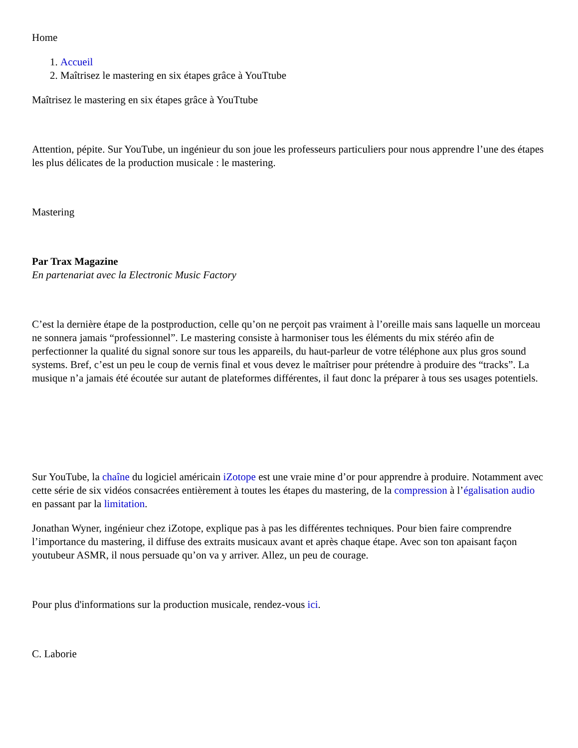Home
1. Accueil
2. Maîtrisez le mastering en six étapes grâce à YouTtube
Maîtrisez le mastering en six étapes grâce à YouTtube
Attention, pépite. Sur YouTube, un ingénieur du son joue les professeurs particuliers pour nous apprendre l’une des étapes les plus délicates de la production musicale : le mastering.
Mastering
Par Trax Magazine
En partenariat avec la Electronic Music Factory
C’est la dernière étape de la postproduction, celle qu’on ne perçoit pas vraiment à l’oreille mais sans laquelle un morceau ne sonnera jamais “professionnel”. Le mastering consiste à harmoniser tous les éléments du mix stéréo afin de perfectionner la qualité du signal sonore sur tous les appareils, du haut-parleur de votre téléphone aux plus gros sound systems. Bref, c’est un peu le coup de vernis final et vous devez le maîtriser pour prétendre à produire des “tracks”. La musique n’a jamais été écoutée sur autant de plateformes différentes, il faut donc la préparer à tous ses usages potentiels.
Sur YouTube, la chaîne du logiciel américain iZotope est une vraie mine d’or pour apprendre à produire. Notamment avec cette série de six vidéos consacrées entièrement à toutes les étapes du mastering, de la compression à l’égalisation audio en passant par la limitation.
Jonathan Wyner, ingénieur chez iZotope, explique pas à pas les différentes techniques. Pour bien faire comprendre l’importance du mastering, il diffuse des extraits musicaux avant et après chaque étape. Avec son ton apaisant façon youtubeur ASMR, il nous persuade qu’on va y arriver. Allez, un peu de courage.
Pour plus d'informations sur la production musicale, rendez-vous ici.
C. Laborie